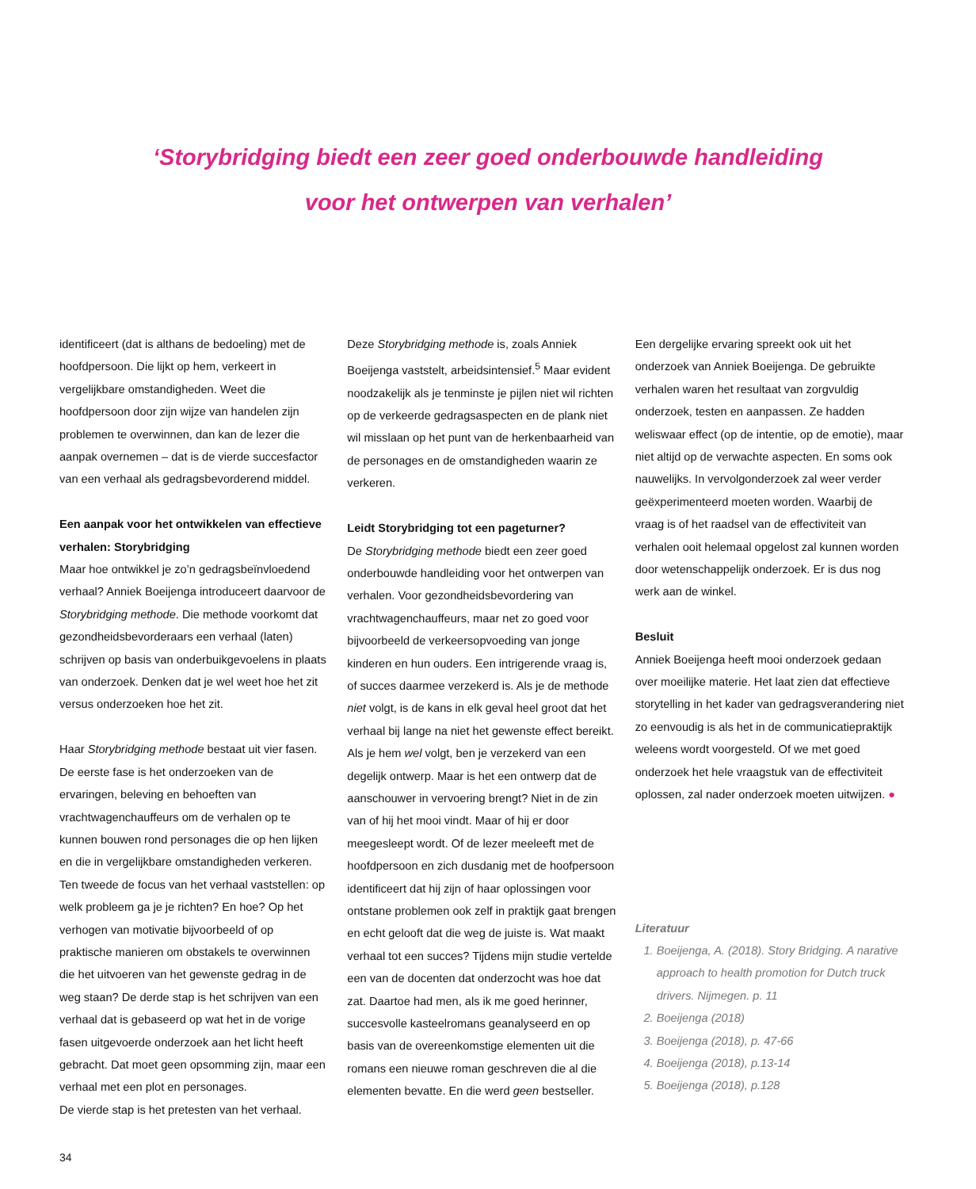‘Storybridging biedt een zeer goed onderbouwde handleiding
voor het ontwerpen van verhalen’
identificeert (dat is althans de bedoeling) met de hoofdpersoon. Die lijkt op hem, verkeert in vergelijkbare omstandigheden. Weet die hoofdpersoon door zijn wijze van handelen zijn problemen te overwinnen, dan kan de lezer die aanpak overnemen – dat is de vierde succesfactor van een verhaal als gedragsbevorderend middel.
Een aanpak voor het ontwikkelen van effectieve verhalen: Storybridging
Maar hoe ontwikkel je zo’n gedragsbeïnvloedend verhaal? Anniek Boeijenga introduceert daarvoor de Storybridging methode. Die methode voorkomt dat gezondheidsbevorderaars een verhaal (laten) schrijven op basis van onderbuikgevoelens in plaats van onderzoek. Denken dat je wel weet hoe het zit versus onderzoeken hoe het zit.
Haar Storybridging methode bestaat uit vier fasen. De eerste fase is het onderzoeken van de ervaringen, beleving en behoeften van vrachtwagenchauffeurs om de verhalen op te kunnen bouwen rond personages die op hen lijken en die in vergelijkbare omstandigheden verkeren. Ten tweede de focus van het verhaal vaststellen: op welk probleem ga je je richten? En hoe? Op het verhogen van motivatie bijvoorbeeld of op praktische manieren om obstakels te overwinnen die het uitvoeren van het gewenste gedrag in de weg staan? De derde stap is het schrijven van een verhaal dat is gebaseerd op wat het in de vorige fasen uitgevoerde onderzoek aan het licht heeft gebracht. Dat moet geen opsomming zijn, maar een verhaal met een plot en personages.
De vierde stap is het pretesten van het verhaal.
Deze Storybridging methode is, zoals Anniek Boeijenga vaststelt, arbeidsintensief.<sup>5</sup> Maar evident noodzakelijk als je tenminste je pijlen niet wil richten op de verkeerde gedragsaspecten en de plank niet wil misslaan op het punt van de herkenbaarheid van de personages en de omstandigheden waarin ze verkeren.
Leidt Storybridging tot een pageturner?
De Storybridging methode biedt een zeer goed onderbouwde handleiding voor het ontwerpen van verhalen. Voor gezondheidsbevordering van vrachtwagenchauffeurs, maar net zo goed voor bijvoorbeeld de verkeersopvoeding van jonge kinderen en hun ouders. Een intrigerende vraag is, of succes daarmee verzekerd is. Als je de methode niet volgt, is de kans in elk geval heel groot dat het verhaal bij lange na niet het gewenste effect bereikt. Als je hem wel volgt, ben je verzekerd van een degelijk ontwerp. Maar is het een ontwerp dat de aanschouwer in vervoering brengt? Niet in de zin van of hij het mooi vindt. Maar of hij er door meegesleept wordt. Of de lezer meeleeft met de hoofdpersoon en zich dusdanig met de hoofpersoon identificeert dat hij zijn of haar oplossingen voor ontstane problemen ook zelf in praktijk gaat brengen en echt gelooft dat die weg de juiste is. Wat maakt verhaal tot een succes? Tijdens mijn studie vertelde een van de docenten dat onderzocht was hoe dat zat. Daartoe had men, als ik me goed herinner, succesvolle kasteelromans geanalyseerd en op basis van de overeenkomstige elementen uit die romans een nieuwe roman geschreven die al die elementen bevatte. En die werd geen bestseller.
Een dergelijke ervaring spreekt ook uit het onderzoek van Anniek Boeijenga. De gebruikte verhalen waren het resultaat van zorgvuldig onderzoek, testen en aanpassen. Ze hadden weliswaar effect (op de intentie, op de emotie), maar niet altijd op de verwachte aspecten. En soms ook nauwelijks. In vervolgonderzoek zal weer verder geëxperimenteerd moeten worden. Waarbij de vraag is of het raadsel van de effectiviteit van verhalen ooit helemaal opgelost zal kunnen worden door wetenschappelijk onderzoek. Er is dus nog werk aan de winkel.
Besluit
Anniek Boeijenga heeft mooi onderzoek gedaan over moeilijke materie. Het laat zien dat effectieve storytelling in het kader van gedragsverandering niet zo eenvoudig is als het in de communicatiepraktijk weleens wordt voorgesteld. Of we met goed onderzoek het hele vraagstuk van de effectiviteit oplossen, zal nader onderzoek moeten uitwijzen. ●
Literatuur
1. Boeijenga, A. (2018). Story Bridging. A narative approach to health promotion for Dutch truck drivers. Nijmegen. p. 11
2. Boeijenga (2018)
3. Boeijenga (2018), p. 47-66
4. Boeijenga (2018), p.13-14
5. Boeijenga (2018), p.128
34